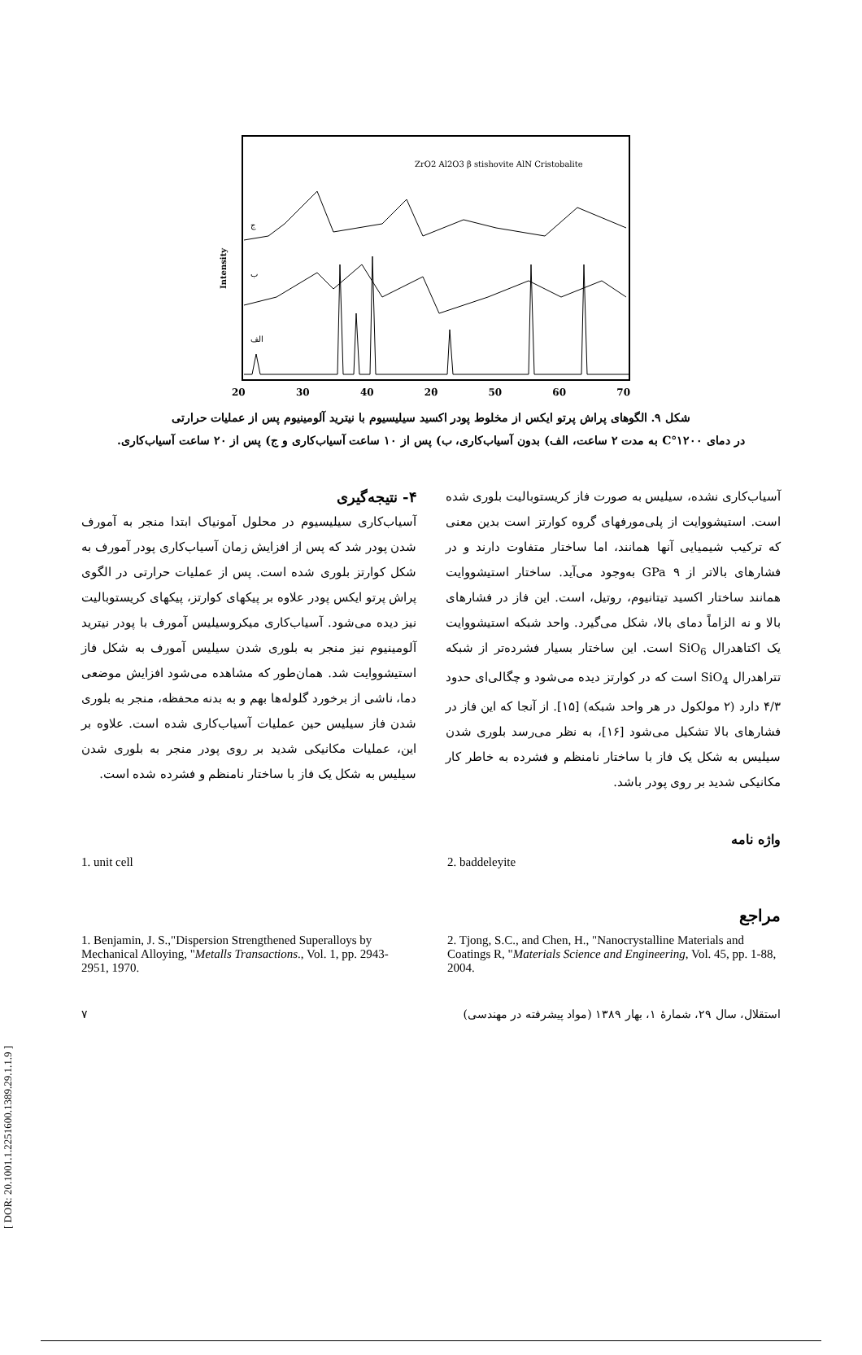Intensity
ZrO2 Al2O3 β stishovite AlN Cristobalite
الف
ب
ج
20 30 40 2θ 50 60 70
شکل ۹. الگوهای پراش پرتو ایکس از مخلوط پودر اکسید سیلیسیوم با نیترید آلومینیوم پس از عملیات حرارتی
در دمای ۱۲۰۰°C به مدت ۲ ساعت، الف) بدون آسیاب‌کاری، ب) پس از ۱۰ ساعت آسیاب‌کاری و ج) پس از ۲۰ ساعت آسیاب‌کاری.
آسیاب‌کاری نشده، سیلیس به صورت فاز کریستوبالیت بلوری شده است. استیشووایت از پلی‌مورفهای گروه کوارتز است بدین معنی که ترکیب شیمیایی آنها همانند، اما ساختار متفاوت دارند و در فشارهای بالاتر از GPa ۹ به‌وجود می‌آید. ساختار استیشووایت همانند ساختار اکسید تیتانیوم، روتیل، است. این فاز در فشارهای بالا و نه الزاماً دمای بالا، شکل می‌گیرد. واحد شبکه استیشووایت یک اکتاهدرال SiO<sub>6</sub> است. این ساختار بسیار فشرده‌تر از شبکه تتراهدرال SiO<sub>4</sub> است که در کوارتز دیده می‌شود و چگالی‌ای حدود ۴/۳ دارد (۲ مولکول در هر واحد شبکه) [۱۵]. از آنجا که این فاز در فشارهای بالا تشکیل می‌شود [۱۶]، به نظر می‌رسد بلوری شدن سیلیس به شکل یک فاز با ساختار نامنظم و فشرده به خاطر کار مکانیکی شدید بر روی پودر باشد.
۴- نتیجه‌گیری
آسیاب‌کاری سیلیسیوم در محلول آمونیاک ابتدا منجر به آمورف شدن پودر شد که پس از افزایش زمان آسیاب‌کاری پودر آمورف به شکل کوارتز بلوری شده است. پس از عملیات حرارتی در الگوی پراش پرتو ایکس پودر علاوه بر پیکهای کوارتز، پیکهای کریستوبالیت نیز دیده می‌شود. آسیاب‌کاری میکروسیلیس آمورف با پودر نیترید آلومینیوم نیز منجر به بلوری شدن سیلیس آمورف به شکل فاز استیشووایت شد. همان‌طور که مشاهده می‌شود افزایش موضعی دما، ناشی از برخورد گلوله‌ها بهم و به بدنه محفظه، منجر به بلوری شدن فاز سیلیس حین عملیات آسیاب‌کاری شده است. علاوه بر این، عملیات مکانیکی شدید بر روی پودر منجر به بلوری شدن سیلیس به شکل یک فاز با ساختار نامنظم و فشرده شده است.
واژه نامه
1. unit cell 2. baddeleyite
مراجع
1. Benjamin, J. S.,"Dispersion Strengthened Superalloys by Mechanical Alloying, "Metalls Transactions., Vol. 1, pp. 2943-2951, 1970.
2. Tjong, S.C., and Chen, H., "Nanocrystalline Materials and Coatings R, "Materials Science and Engineering, Vol. 45, pp. 1-88, 2004.
۷ استقلال، سال ۲۹، شمارهٔ ۱، بهار ۱۳۸۹ (مواد پیشرفته در مهندسی)
[ DOR: 20.1001.1.2251600.1389.29.1.1.9 ]